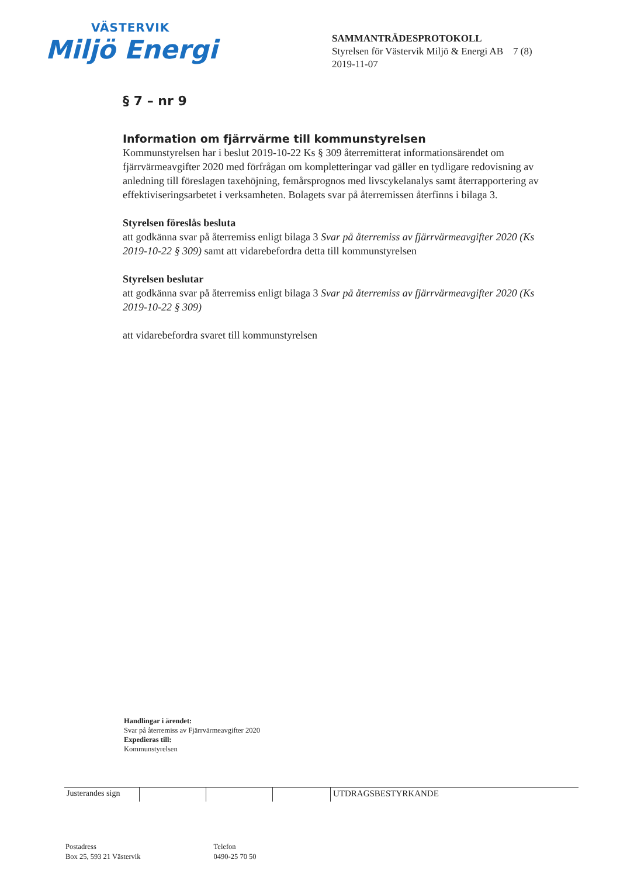VÄSTERVIK
Miljö Energi
SAMMANTRÄDESPROTOKOLL
Styrelsen för Västervik Miljö & Energi AB 7 (8)
2019-11-07
§ 7 – nr 9
Information om fjärrvärme till kommunstyrelsen
Kommunstyrelsen har i beslut 2019-10-22 Ks § 309 återremitterat informationsärendet om fjärrvärmeavgifter 2020 med förfrågan om kompletteringar vad gäller en tydligare redovisning av anledning till föreslagen taxehöjning, femårsprognos med livscykelanalys samt återrapportering av effektiviseringsarbetet i verksamheten. Bolagets svar på återremissen återfinns i bilaga 3.
Styrelsen föreslås besluta
att godkänna svar på återremiss enligt bilaga 3 Svar på återremiss av fjärrvärmeavgifter 2020 (Ks 2019-10-22 § 309) samt att vidarebefordra detta till kommunstyrelsen
Styrelsen beslutar
att godkänna svar på återremiss enligt bilaga 3 Svar på återremiss av fjärrvärmeavgifter 2020 (Ks 2019-10-22 § 309)
att vidarebefordra svaret till kommunstyrelsen
Handlingar i ärendet:
Svar på återremiss av Fjärrvärmeavgifter 2020
Expedieras till:
Kommunstyrelsen
Justerandes sign
UTDRAGSBESTYRKANDE
Postadress
Box 25, 593 21 Västervik
Telefon
0490-25 70 50